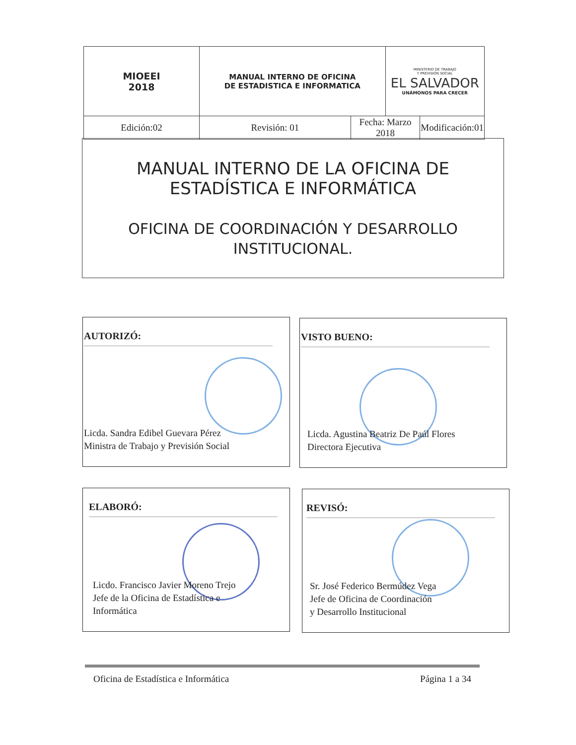| MIOEEI 2018 | MANUAL INTERNO DE OFICINA DE ESTADISTICA E INFORMATICA | | MINISTERIO DE TRABAJO Y PREVISIÓN SOCIAL EL SALVADOR UNÁMONOS PARA CRECER | |
| Edición:02 | Revisión: 01 | Fecha: Marzo 2018 | | Modificación:01 |
MANUAL INTERNO DE LA OFICINA DE
ESTADÍSTICA E INFORMÁTICA
OFICINA DE COORDINACIÓN Y DESARROLLO
INSTITUCIONAL.
AUTORIZÓ:
Licda. Sandra Edibel Guevara Pérez
Ministra de Trabajo y Previsión Social
VISTO BUENO:
Licda. Agustina Beatriz De Paúl Flores
Directora Ejecutiva
ELABORÓ:
Licdo. Francisco Javier Moreno Trejo
Jefe de la Oficina de Estadística e
Informática
REVISÓ:
Sr. José Federico Bermúdez Vega
Jefe de Oficina de Coordinación
y Desarrollo Institucional
Oficina de Estadística e Informática Página 1 a 34